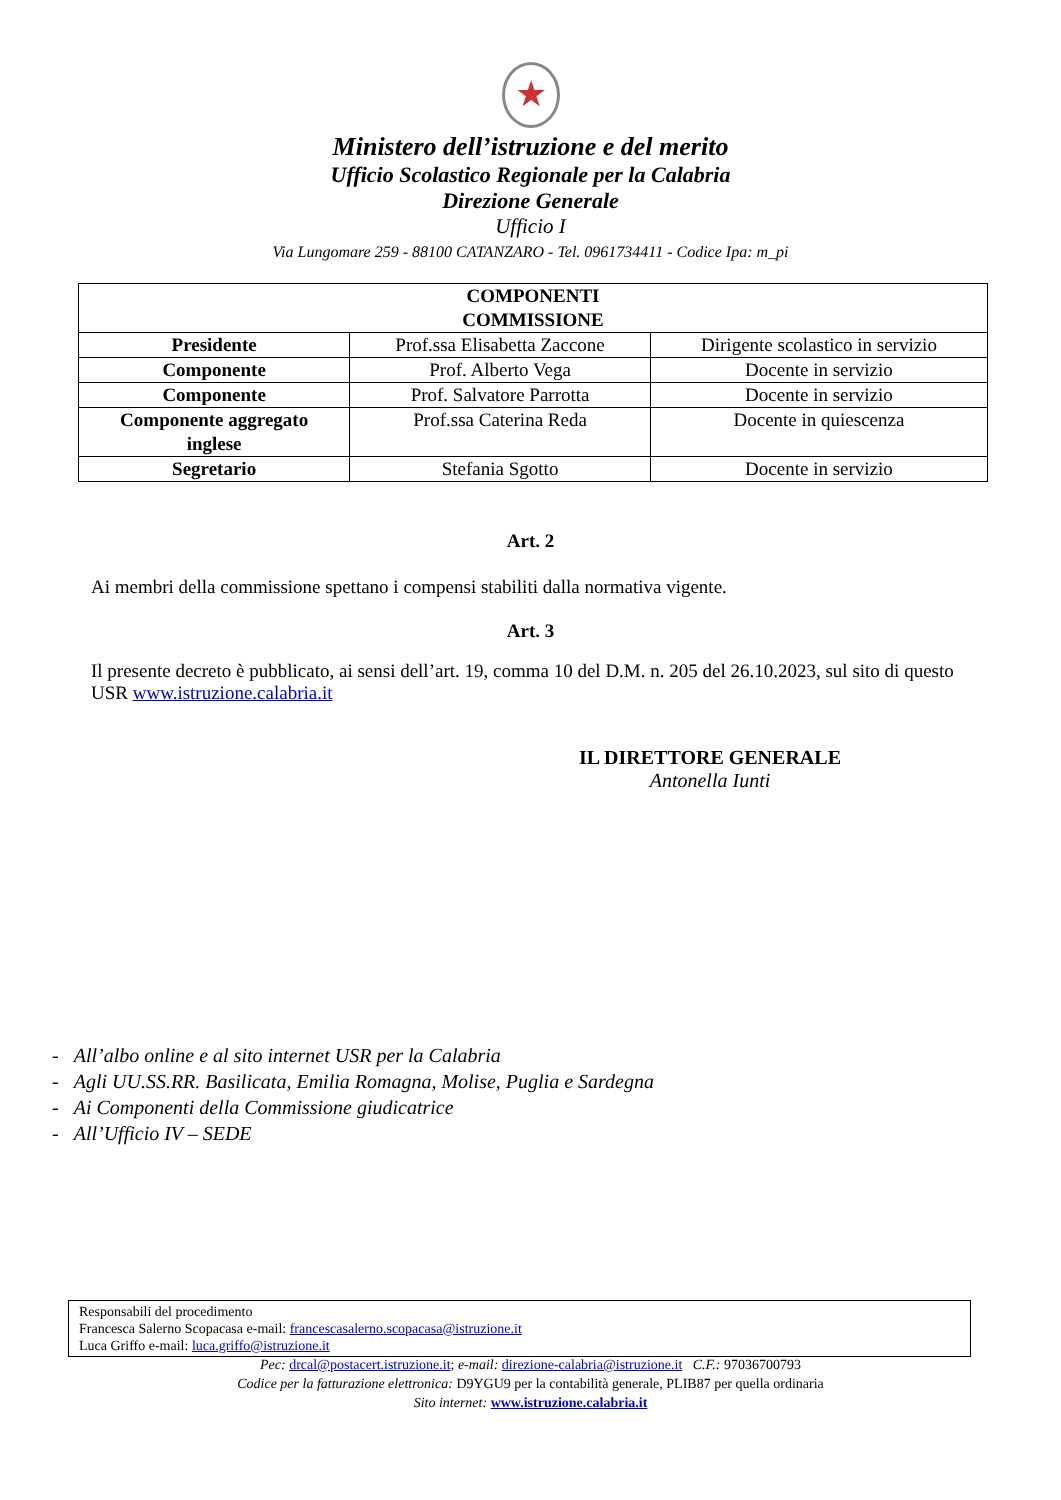★
Ministero dell’istruzione e del merito
Ufficio Scolastico Regionale per la Calabria
Direzione Generale
Ufficio I
Via Lungomare 259 - 88100 CATANZARO - Tel. 0961734411 - Codice Ipa: m_pi
| COMPONENTI COMMISSIONE | | |
| --- | --- | --- |
| Presidente | Prof.ssa Elisabetta Zaccone | Dirigente scolastico in servizio |
| Componente | Prof. Alberto Vega | Docente in servizio |
| Componente | Prof. Salvatore Parrotta | Docente in servizio |
| Componente aggregato inglese | Prof.ssa Caterina Reda | Docente in quiescenza |
| Segretario | Stefania Sgotto | Docente in servizio |
Art. 2
Ai membri della commissione spettano i compensi stabiliti dalla normativa vigente.
Art. 3
Il presente decreto è pubblicato, ai sensi dell’art. 19, comma 10 del D.M. n. 205 del 26.10.2023, sul sito di questo USR www.istruzione.calabria.it
IL DIRETTORE GENERALE
Antonella Iunti
- All’albo online e al sito internet USR per la Calabria
- Agli UU.SS.RR. Basilicata, Emilia Romagna, Molise, Puglia e Sardegna
- Ai Componenti della Commissione giudicatrice
- All’Ufficio IV – SEDE
Responsabili del procedimento
Francesca Salerno Scopacasa e-mail: francescasalerno.scopacasa@istruzione.it
Luca Griffo e-mail: luca.griffo@istruzione.it
Pec: drcal@postacert.istruzione.it; e-mail: direzione-calabria@istruzione.it C.F.: 97036700793
Codice per la fatturazione elettronica: D9YGU9 per la contabilità generale, PLIB87 per quella ordinaria
Sito internet: www.istruzione.calabria.it